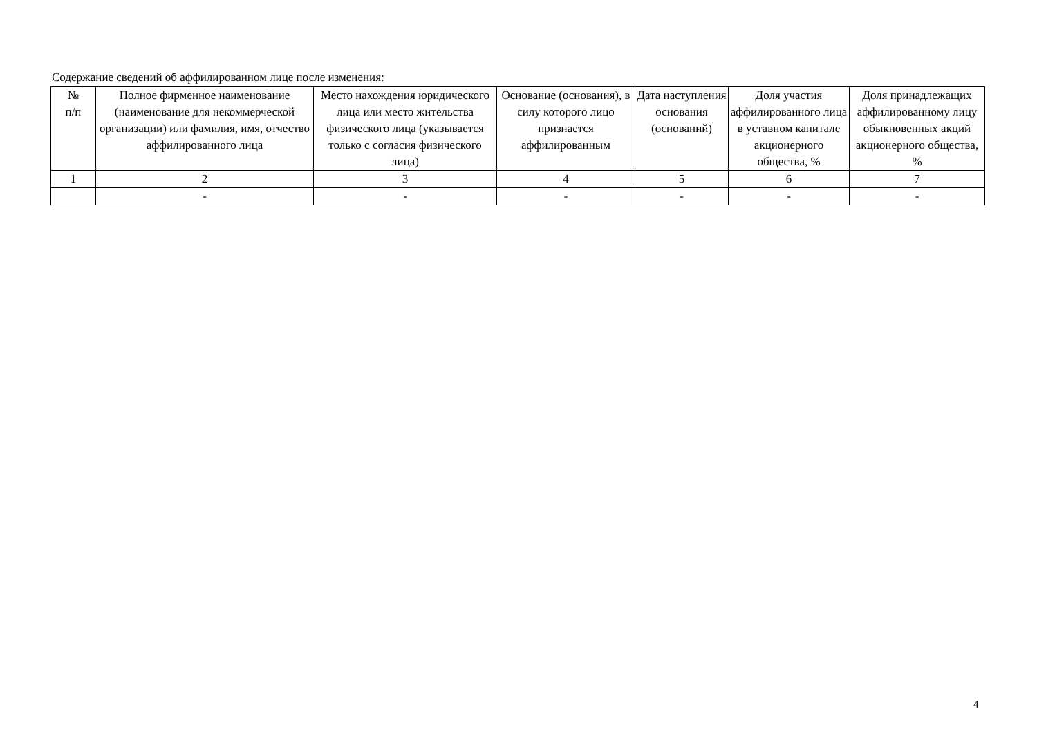Содержание сведений об аффилированном лице после изменения:
| № п/п | Полное фирменное наименование (наименование для некоммерческой организации) или фамилия, имя, отчество аффилированного лица | Место нахождения юридического лица или место жительства физического лица (указывается только с согласия физического лица) | Основание (основания), в силу которого лицо признается аффилированным | Дата наступления основания (оснований) | Доля участия аффилированного лица в уставном капитале акционерного общества, % | Доля принадлежащих аффилированному лицу обыкновенных акций акционерного общества, % |
| --- | --- | --- | --- | --- | --- | --- |
| 1 | 2 | 3 | 4 | 5 | 6 | 7 |
| | - | - | - | - | - | - |
4